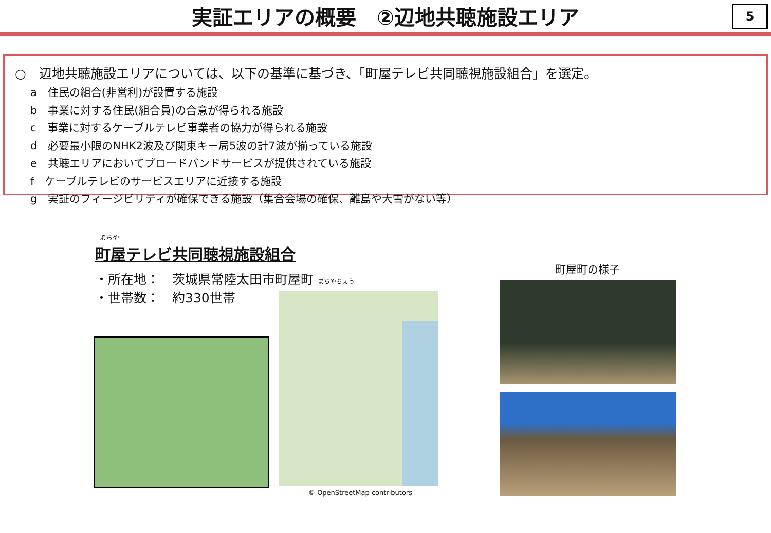実証エリアの概要　②辺地共聴施設エリア
5
○　辺地共聴施設エリアについては、以下の基準に基づき、「町屋テレビ共同聴視施設組合」を選定。
a　住民の組合(非営利)が設置する施設
b　事業に対する住民(組合員)の合意が得られる施設
c　事業に対するケーブルテレビ事業者の協力が得られる施設
d　必要最小限のNHK2波及び関東キー局5波の計7波が揃っている施設
e　共聴エリアにおいてブロードバンドサービスが提供されている施設
f　ケーブルテレビのサービスエリアに近接する施設
g　実証のフィージビリティが確保できる施設（集合会場の確保、離島や大雪がない等）
まちや
町屋テレビ共同聴視施設組合
・所在地：　茨城県常陸太田市町屋町 まちやちょう
・世帯数：　約330世帯
© OpenStreetMap contributors
町屋町の様子